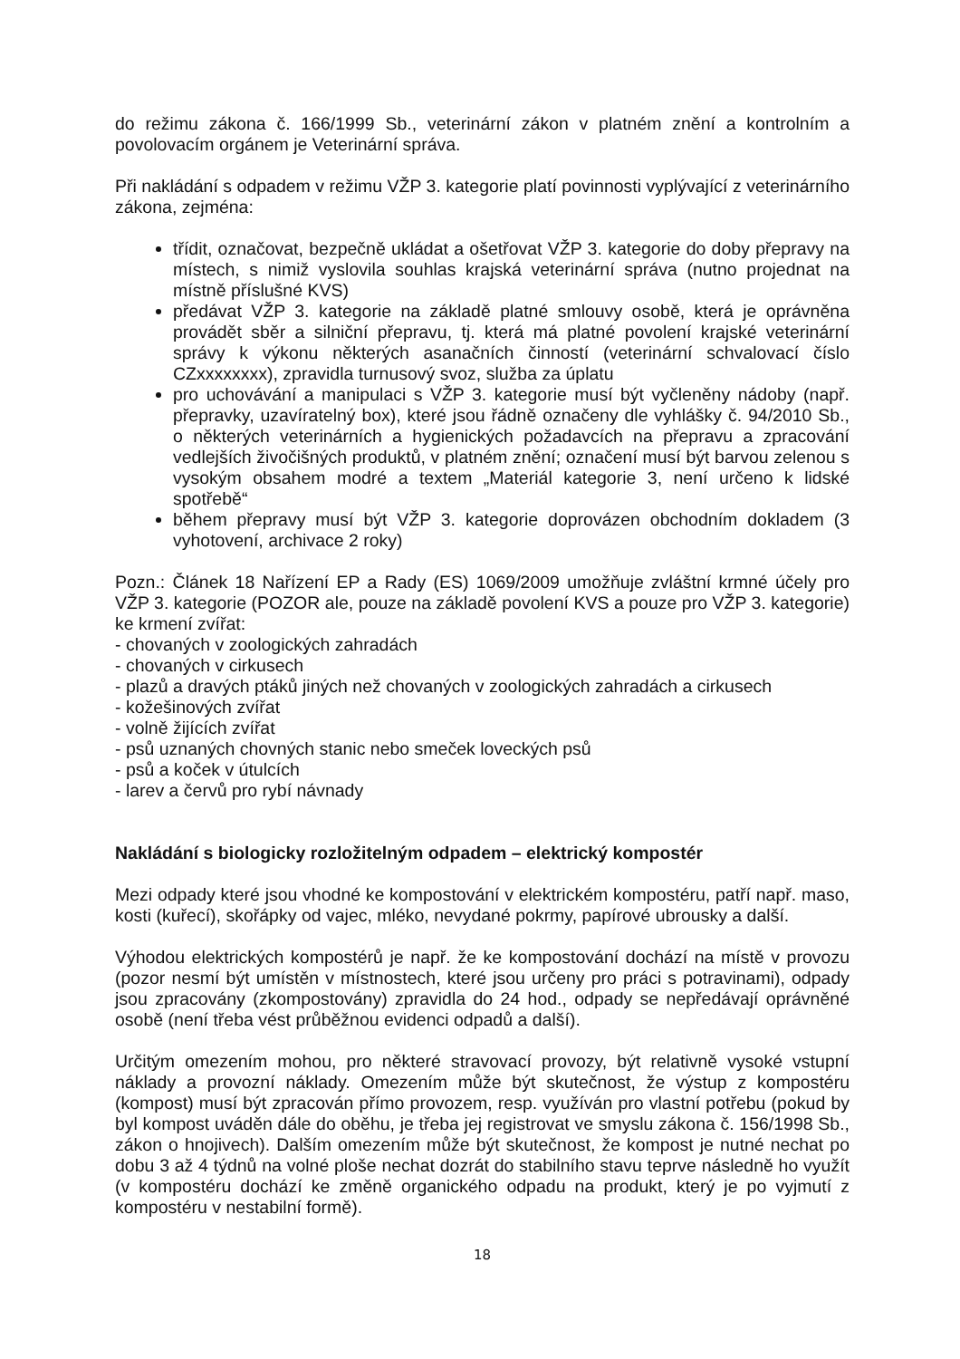do režimu zákona č. 166/1999 Sb., veterinární zákon v platném znění a kontrolním a povolovacím orgánem je Veterinární správa.
Při nakládání s odpadem v režimu VŽP 3. kategorie platí povinnosti vyplývající z veterinárního zákona, zejména:
třídit, označovat, bezpečně ukládat a ošetřovat VŽP 3. kategorie do doby přepravy na místech, s nimiž vyslovila souhlas krajská veterinární správa (nutno projednat na místně příslušné KVS)
předávat VŽP 3. kategorie na základě platné smlouvy osobě, která je oprávněna provádět sběr a silniční přepravu, tj. která má platné povolení krajské veterinární správy k výkonu některých asanačních činností (veterinární schvalovací číslo CZxxxxxxxx), zpravidla turnusový svoz, služba za úplatu
pro uchovávání a manipulaci s VŽP 3. kategorie musí být vyčleněny nádoby (např. přepravky, uzavíratelný box), které jsou řádně označeny dle vyhlášky č. 94/2010 Sb., o některých veterinárních a hygienických požadavcích na přepravu a zpracování vedlejších živočišných produktů, v platném znění; označení musí být barvou zelenou s vysokým obsahem modré a textem „Materiál kategorie 3, není určeno k lidské spotřebě“
během přepravy musí být VŽP 3. kategorie doprovázen obchodním dokladem (3 vyhotovení, archivace 2 roky)
Pozn.: Článek 18 Nařízení EP a Rady (ES) 1069/2009 umožňuje zvláštní krmné účely pro VŽP 3. kategorie (POZOR ale, pouze na základě povolení KVS a pouze pro VŽP 3. kategorie) ke krmení zvířat:
- chovaných v zoologických zahradách
- chovaných v cirkusech
- plazů a dravých ptáků jiných než chovaných v zoologických zahradách a cirkusech
- kožešinových zvířat
- volně žijících zvířat
- psů uznaných chovných stanic nebo smeček loveckých psů
- psů a koček v útulcích
- larev a červů pro rybí návnady
Nakládání s biologicky rozložitelným odpadem – elektrický kompostér
Mezi odpady které jsou vhodné ke kompostování v elektrickém kompostéru, patří např. maso, kosti (kuřecí), skořápky od vajec, mléko, nevydané pokrmy, papírové ubrousky a další.
Výhodou elektrických kompostérů je např. že ke kompostování dochází na místě v provozu (pozor nesmí být umístěn v místnostech, které jsou určeny pro práci s potravinami), odpady jsou zpracovány (zkompostovány) zpravidla do 24 hod., odpady se nepředávají oprávněné osobě (není třeba vést průběžnou evidenci odpadů a další).
Určitým omezením mohou, pro některé stravovací provozy, být relativně vysoké vstupní náklady a provozní náklady. Omezením může být skutečnost, že výstup z kompostéru (kompost) musí být zpracován přímo provozem, resp. využíván pro vlastní potřebu (pokud by byl kompost uváděn dále do oběhu, je třeba jej registrovat ve smyslu zákona č. 156/1998 Sb., zákon o hnojivech). Dalším omezením může být skutečnost, že kompost je nutné nechat po dobu 3 až 4 týdnů na volné ploše nechat dozrát do stabilního stavu teprve následně ho využít (v kompostéru dochází ke změně organického odpadu na produkt, který je po vyjmutí z kompostéru v nestabilní formě).
18